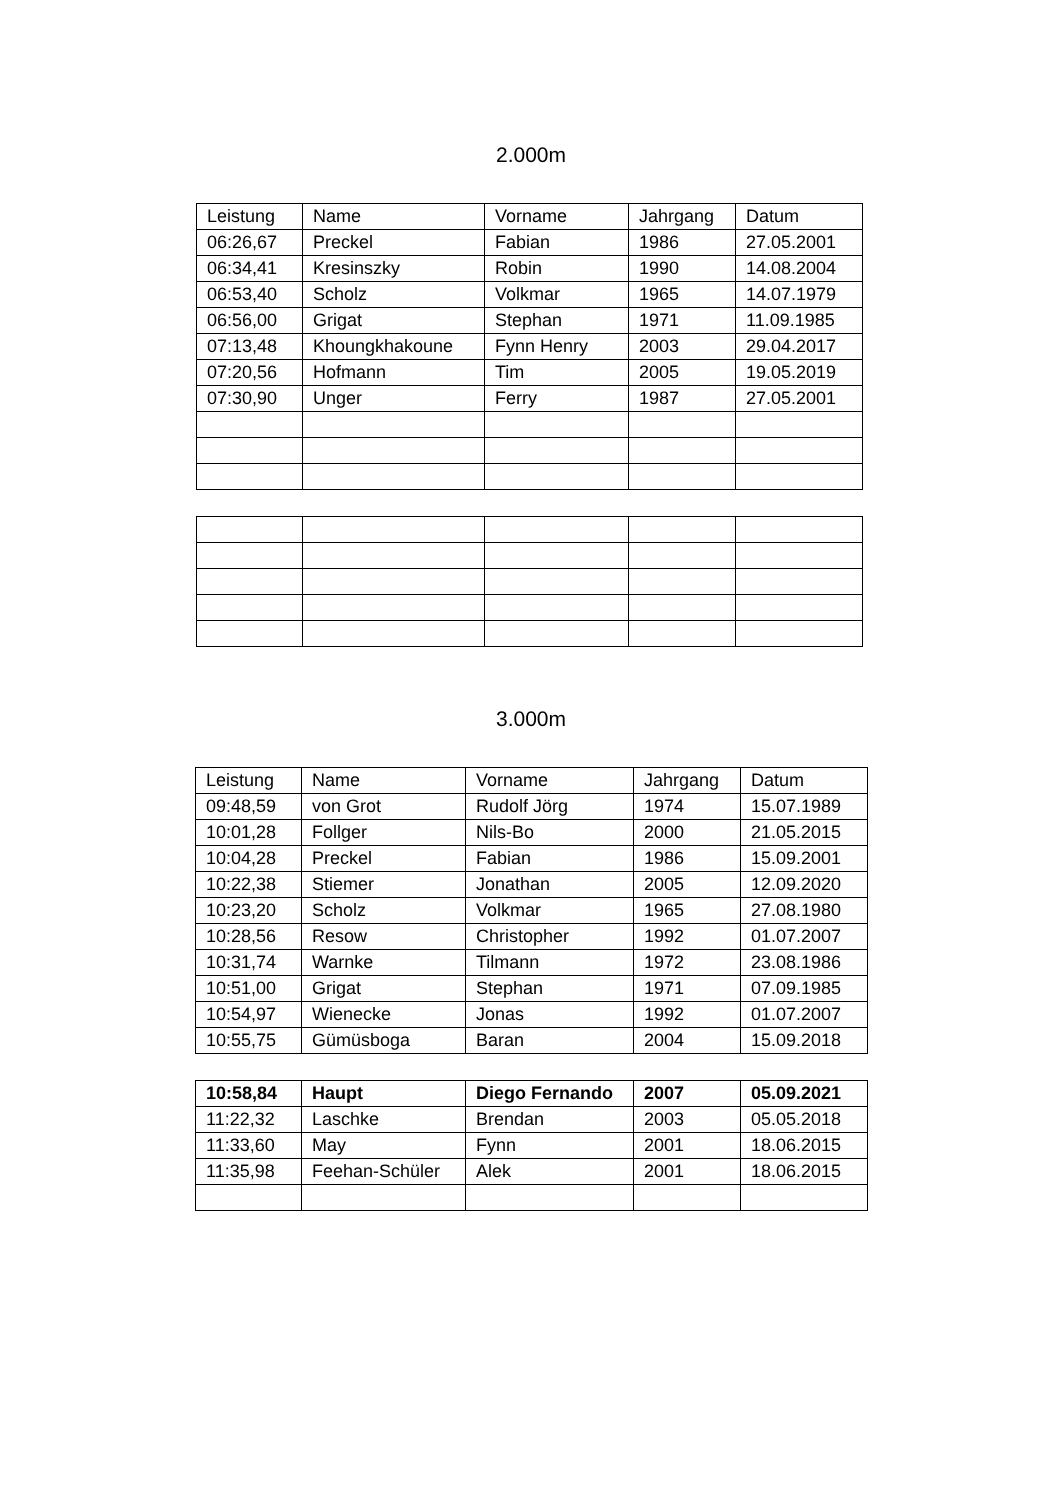2.000m
| Leistung | Name | Vorname | Jahrgang | Datum |
| 06:26,67 | Preckel | Fabian | 1986 | 27.05.2001 |
| 06:34,41 | Kresinszky | Robin | 1990 | 14.08.2004 |
| 06:53,40 | Scholz | Volkmar | 1965 | 14.07.1979 |
| 06:56,00 | Grigat | Stephan | 1971 | 11.09.1985 |
| 07:13,48 | Khoungkhakoune | Fynn Henry | 2003 | 29.04.2017 |
| 07:20,56 | Hofmann | Tim | 2005 | 19.05.2019 |
| 07:30,90 | Unger | Ferry | 1987 | 27.05.2001 |
3.000m
| Leistung | Name | Vorname | Jahrgang | Datum |
| 09:48,59 | von Grot | Rudolf Jörg | 1974 | 15.07.1989 |
| 10:01,28 | Follger | Nils-Bo | 2000 | 21.05.2015 |
| 10:04,28 | Preckel | Fabian | 1986 | 15.09.2001 |
| 10:22,38 | Stiemer | Jonathan | 2005 | 12.09.2020 |
| 10:23,20 | Scholz | Volkmar | 1965 | 27.08.1980 |
| 10:28,56 | Resow | Christopher | 1992 | 01.07.2007 |
| 10:31,74 | Warnke | Tilmann | 1972 | 23.08.1986 |
| 10:51,00 | Grigat | Stephan | 1971 | 07.09.1985 |
| 10:54,97 | Wienecke | Jonas | 1992 | 01.07.2007 |
| 10:55,75 | Gümüsboga | Baran | 2004 | 15.09.2018 |
| 10:58,84 | Haupt | Diego Fernando | 2007 | 05.09.2021 |
| 11:22,32 | Laschke | Brendan | 2003 | 05.05.2018 |
| 11:33,60 | May | Fynn | 2001 | 18.06.2015 |
| 11:35,98 | Feehan-Schüler | Alek | 2001 | 18.06.2015 |